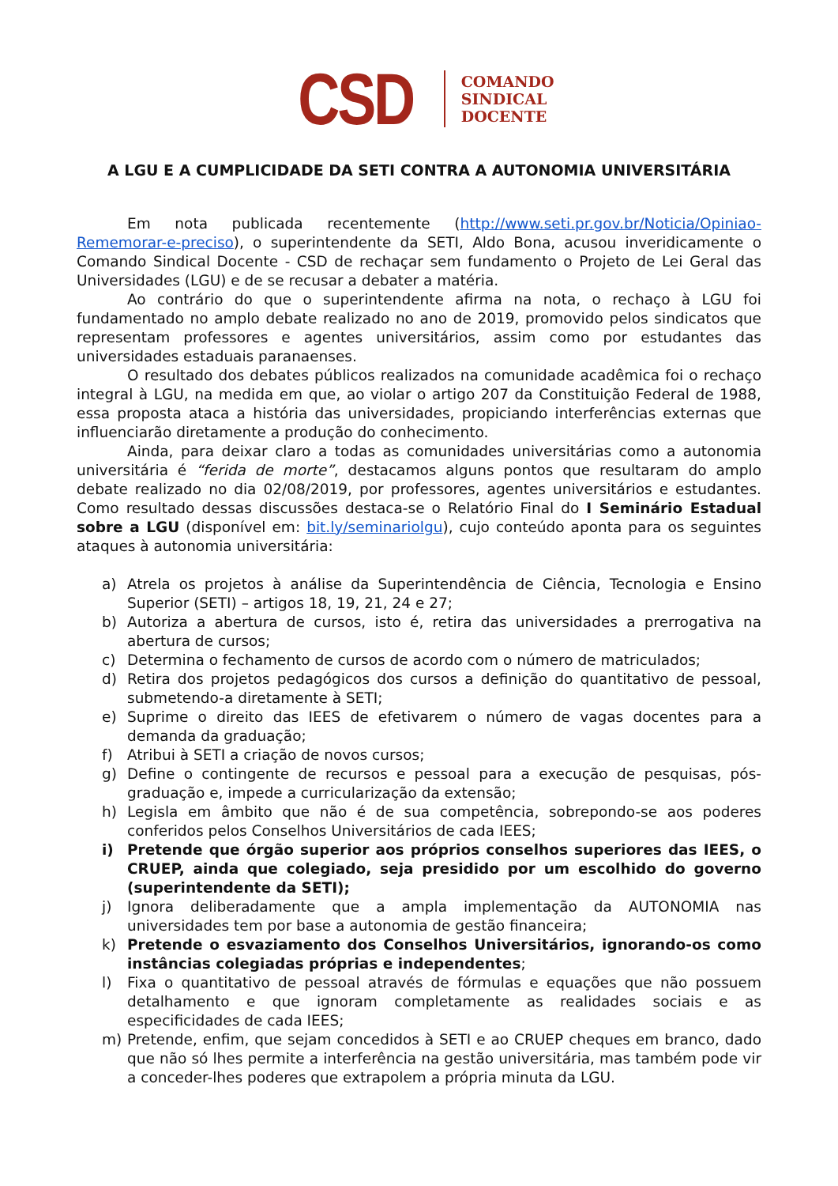CSD
COMANDO
SINDICAL
DOCENTE
A LGU E A CUMPLICIDADE DA SETI CONTRA A AUTONOMIA UNIVERSITÁRIA
Em nota publicada recentemente (http://www.seti.pr.gov.br/Noticia/Opiniao-Rememorar-e-preciso), o superintendente da SETI, Aldo Bona, acusou inveridicamente o Comando Sindical Docente - CSD de rechaçar sem fundamento o Projeto de Lei Geral das Universidades (LGU) e de se recusar a debater a matéria.
Ao contrário do que o superintendente afirma na nota, o rechaço à LGU foi fundamentado no amplo debate realizado no ano de 2019, promovido pelos sindicatos que representam professores e agentes universitários, assim como por estudantes das universidades estaduais paranaenses.
O resultado dos debates públicos realizados na comunidade acadêmica foi o rechaço integral à LGU, na medida em que, ao violar o artigo 207 da Constituição Federal de 1988, essa proposta ataca a história das universidades, propiciando interferências externas que influenciarão diretamente a produção do conhecimento.
Ainda, para deixar claro a todas as comunidades universitárias como a autonomia universitária é “ferida de morte”, destacamos alguns pontos que resultaram do amplo debate realizado no dia 02/08/2019, por professores, agentes universitários e estudantes. Como resultado dessas discussões destaca-se o Relatório Final do I Seminário Estadual sobre a LGU (disponível em: bit.ly/seminariolgu), cujo conteúdo aponta para os seguintes ataques à autonomia universitária:
a) Atrela os projetos à análise da Superintendência de Ciência, Tecnologia e Ensino Superior (SETI) – artigos 18, 19, 21, 24 e 27;
b) Autoriza a abertura de cursos, isto é, retira das universidades a prerrogativa na abertura de cursos;
c) Determina o fechamento de cursos de acordo com o número de matriculados;
d) Retira dos projetos pedagógicos dos cursos a definição do quantitativo de pessoal, submetendo-a diretamente à SETI;
e) Suprime o direito das IEES de efetivarem o número de vagas docentes para a demanda da graduação;
f) Atribui à SETI a criação de novos cursos;
g) Define o contingente de recursos e pessoal para a execução de pesquisas, pós-graduação e, impede a curricularização da extensão;
h) Legisla em âmbito que não é de sua competência, sobrepondo-se aos poderes conferidos pelos Conselhos Universitários de cada IEES;
i) Pretende que órgão superior aos próprios conselhos superiores das IEES, o CRUEP, ainda que colegiado, seja presidido por um escolhido do governo (superintendente da SETI);
j) Ignora deliberadamente que a ampla implementação da AUTONOMIA nas universidades tem por base a autonomia de gestão financeira;
k) Pretende o esvaziamento dos Conselhos Universitários, ignorando-os como instâncias colegiadas próprias e independentes;
l) Fixa o quantitativo de pessoal através de fórmulas e equações que não possuem detalhamento e que ignoram completamente as realidades sociais e as especificidades de cada IEES;
m) Pretende, enfim, que sejam concedidos à SETI e ao CRUEP cheques em branco, dado que não só lhes permite a interferência na gestão universitária, mas também pode vir a conceder-lhes poderes que extrapolem a própria minuta da LGU.